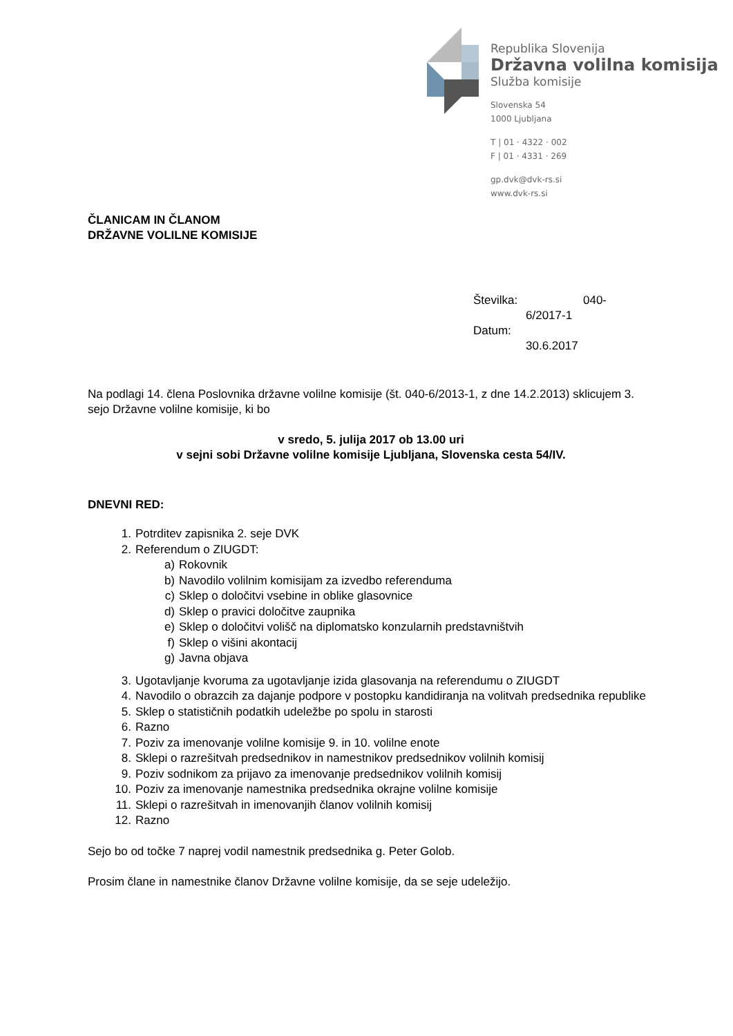Republika Slovenija
Državna volilna komisija
Služba komisije
Slovenska 54
1000 Ljubljana
T | 01 · 4322 · 002
F | 01 · 4331 · 269
gp.dvk@dvk-rs.si
www.dvk-rs.si
ČLANICAM IN ČLANOM
DRŽAVNE VOLILNE KOMISIJE
Številka: 040-
6/2017-1
Datum:
30.6.2017
Na podlagi 14. člena Poslovnika državne volilne komisije (št. 040-6/2013-1, z dne 14.2.2013) sklicujem 3. sejo Državne volilne komisije, ki bo
v sredo, 5. julija 2017 ob 13.00 uri
v sejni sobi Državne volilne komisije Ljubljana, Slovenska cesta 54/IV.
DNEVNI RED:
1. Potrditev zapisnika 2. seje DVK
2. Referendum o ZIUGDT:
a) Rokovnik
b) Navodilo volilnim komisijam za izvedbo referenduma
c) Sklep o določitvi vsebine in oblike glasovnice
d) Sklep o pravici določitve zaupnika
e) Sklep o določitvi volišč na diplomatsko konzularnih predstavništvih
f) Sklep o višini akontacij
g) Javna objava
3. Ugotavljanje kvoruma za ugotavljanje izida glasovanja na referendumu o ZIUGDT
4. Navodilo o obrazcih za dajanje podpore v postopku kandidiranja na volitvah predsednika republike
5. Sklep o statističnih podatkih udeležbe po spolu in starosti
6. Razno
7. Poziv za imenovanje volilne komisije 9. in 10. volilne enote
8. Sklepi o razrešitvah predsednikov in namestnikov predsednikov volilnih komisij
9. Poziv sodnikom za prijavo za imenovanje predsednikov volilnih komisij
10. Poziv za imenovanje namestnika predsednika okrajne volilne komisije
11. Sklepi o razrešitvah in imenovanjih članov volilnih komisij
12. Razno
Sejo bo od točke 7 naprej vodil namestnik predsednika g. Peter Golob.
Prosim člane in namestnike članov Državne volilne komisije, da se seje udeležijo.